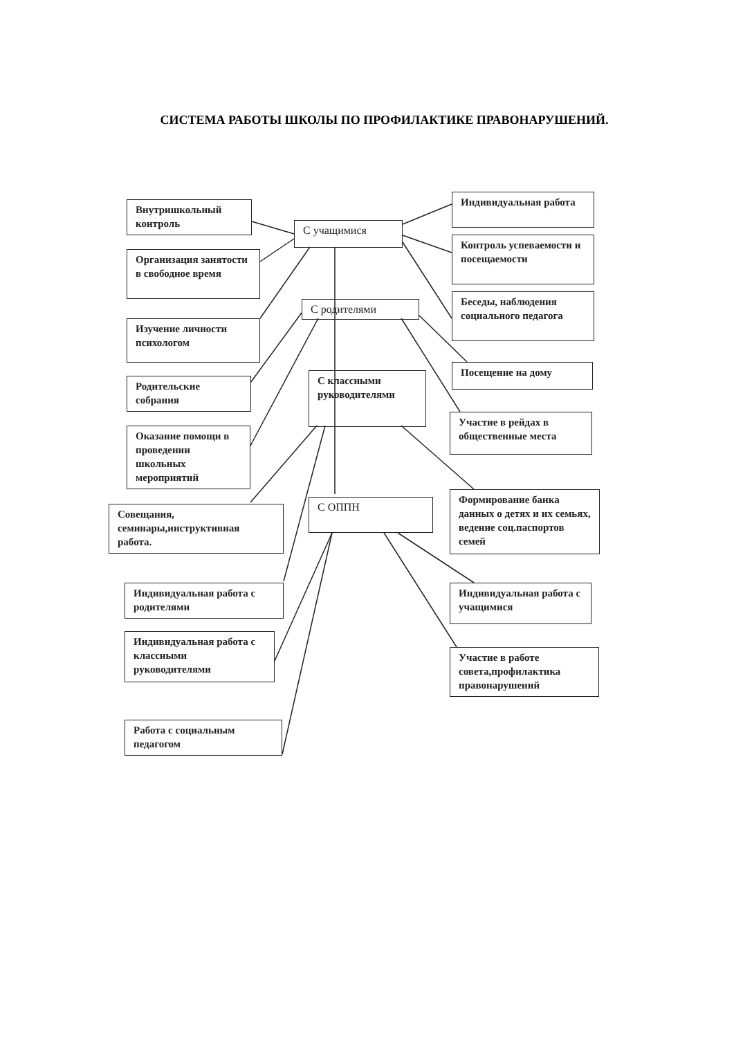СИСТЕМА РАБОТЫ ШКОЛЫ ПО ПРОФИЛАКТИКЕ ПРАВОНАРУШЕНИЙ.
С учащимися
Внутришкольный контроль
Организация занятости в свободное время
Индивидуальная работа
Контроль успеваемости и посещаемости
Беседы, наблюдения социального педагога
С родителями
Изучение личности психологом
Родительские собрания
Оказание помощи в проведении школьных мероприятий
Посещение на дому
Участие в рейдах в общественные места
С классными руководителями
С ОППН
Совещания, семинары,инструктивная работа.
Формирование банка данных о детях и их семьях, ведение соц.паспортов семей
Индивидуальная работа с родителями
Индивидуальная работа с классными руководителями
Работа с социальным педагогом
Индивидуальная работа с учащимися
Участие в работе совета,профилактика правонарушений